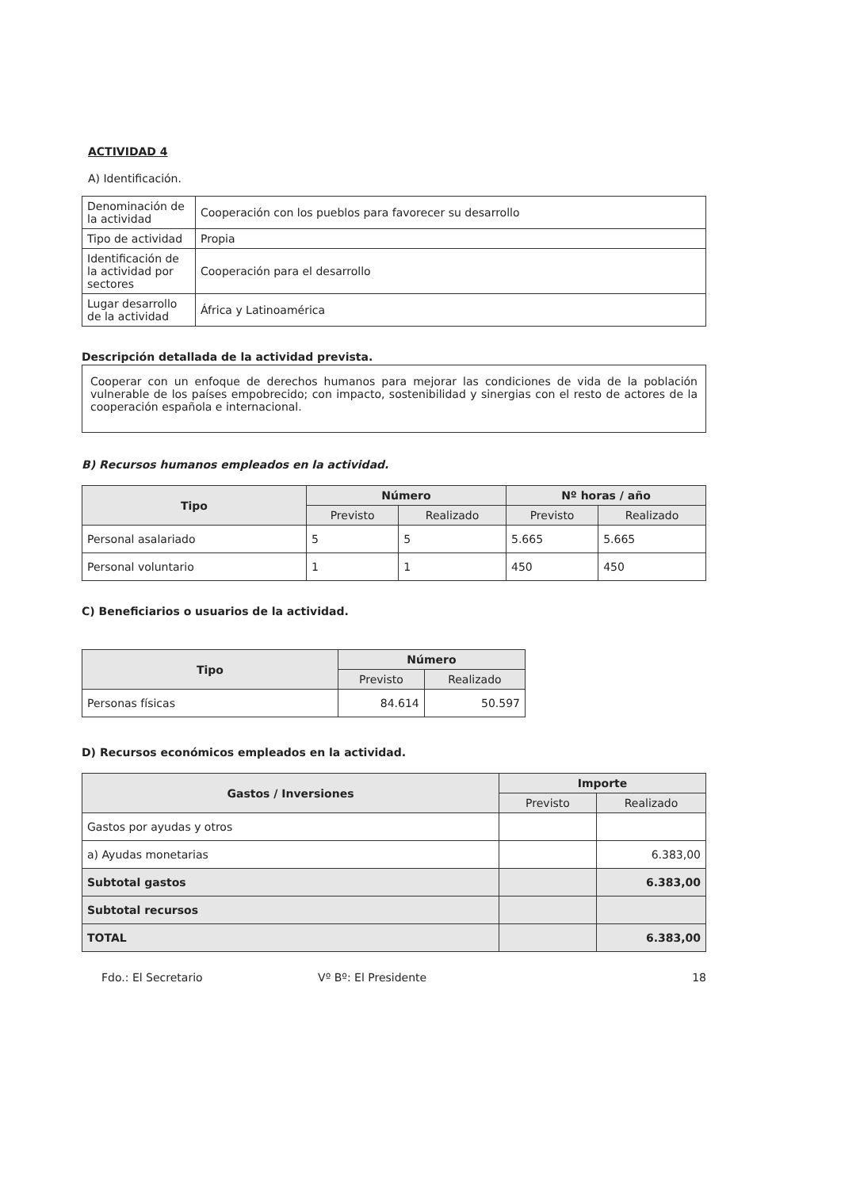ACTIVIDAD 4
A) Identificación.
| Denominación de la actividad | Cooperación con los pueblos para favorecer su desarrollo |
| Tipo de actividad | Propia |
| Identificación de la actividad por sectores | Cooperación para el desarrollo |
| Lugar desarrollo de la actividad | África y Latinoamérica |
Descripción detallada de la actividad prevista.
Cooperar con un enfoque de derechos humanos para mejorar las condiciones de vida de la población vulnerable de los países empobrecido; con impacto, sostenibilidad y sinergias con el resto de actores de la cooperación española e internacional.
B) Recursos humanos empleados en la actividad.
| Tipo | Número | | Nº horas / año | |
| --- | --- | --- | --- | --- |
| | Previsto | Realizado | Previsto | Realizado |
| Personal asalariado | 5 | 5 | 5.665 | 5.665 |
| Personal voluntario | 1 | 1 | 450 | 450 |
C) Beneficiarios o usuarios de la actividad.
| Tipo | Número | |
| --- | --- | --- |
| | Previsto | Realizado |
| Personas físicas | 84.614 | 50.597 |
D) Recursos económicos empleados en la actividad.
| Gastos / Inversiones | Importe | |
| --- | --- | --- |
| | Previsto | Realizado |
| Gastos por ayudas y otros | | |
| a) Ayudas monetarias | | 6.383,00 |
| Subtotal gastos | | 6.383,00 |
| Subtotal recursos | | |
| TOTAL | | 6.383,00 |
Fdo.: El Secretario Vº Bº: El Presidente 18